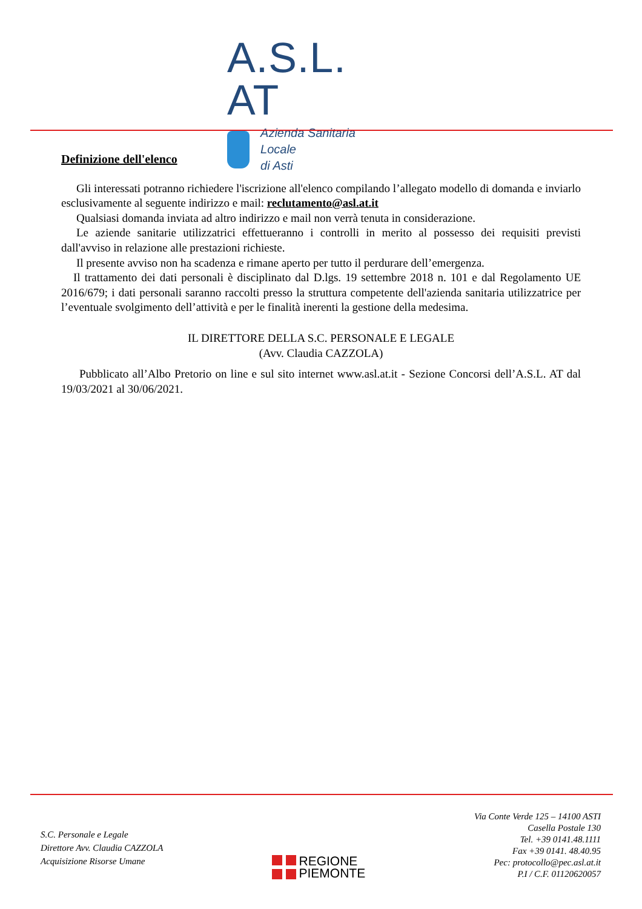A.S.L. AT
Azienda Sanitaria Locale
di Asti
Definizione dell'elenco
Gli interessati potranno richiedere l'iscrizione all'elenco compilando l’allegato modello di domanda e inviarlo esclusivamente al seguente indirizzo e mail: reclutamento@asl.at.it
Qualsiasi domanda inviata ad altro indirizzo e mail non verrà tenuta in considerazione.
Le aziende sanitarie utilizzatrici effettueranno i controlli in merito al possesso dei requisiti previsti dall'avviso in relazione alle prestazioni richieste.
Il presente avviso non ha scadenza e rimane aperto per tutto il perdurare dell’emergenza.
Il trattamento dei dati personali è disciplinato dal D.lgs. 19 settembre 2018 n. 101 e dal Regolamento UE 2016/679; i dati personali saranno raccolti presso la struttura competente dell'azienda sanitaria utilizzatrice per l’eventuale svolgimento dell’attività e per le finalità inerenti la gestione della medesima.
IL DIRETTORE DELLA S.C. PERSONALE E LEGALE
(Avv. Claudia CAZZOLA)
Pubblicato all’Albo Pretorio on line e sul sito internet www.asl.at.it - Sezione Concorsi dell’A.S.L. AT dal 19/03/2021 al 30/06/2021.
S.C. Personale e Legale
Direttore Avv. Claudia CAZZOLA
Acquisizione Risorse Umane
REGIONE
PIEMONTE
Via Conte Verde 125 – 14100 ASTI
Casella Postale 130
Tel. +39 0141.48.1111
Fax +39 0141. 48.40.95
Pec: protocollo@pec.asl.at.it
P.I / C.F. 01120620057